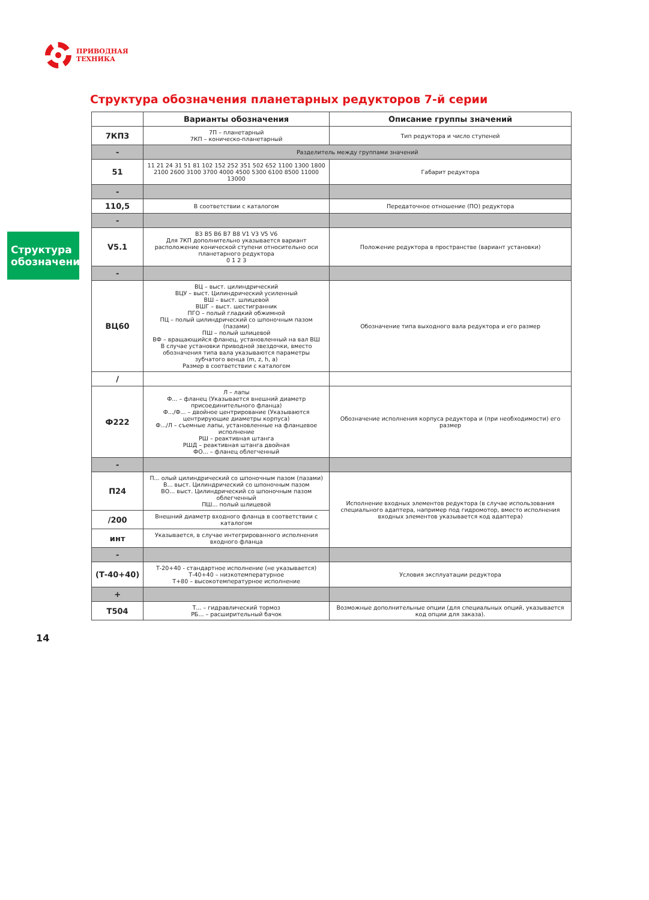ПРИВОДНАЯ
ТЕХНИКА
Структура обозначения планетарных редукторов 7-й серии
Структура обозначения
| | Варианты обозначения | Описание группы значений |
| --- | --- | --- |
| 7КП3 | 7П – планетарный 7КП – коническо-планетарный | Тип редуктора и число ступеней |
| - | Разделитель между группами значений | |
| 51 | 11 21 24 31 51 81 102 152 252 351 502 652 1100 1300 1800 2100 2600 3100 3700 4000 4500 5300 6100 8500 11000 13000 | Габарит редуктора |
| - | | |
| 110,5 | В соответствии с каталогом | Передаточное отношение (ПО) редуктора |
| - | | |
| V5.1 | B3 B5 B6 B7 B8 V1 V3 V5 V6 Для 7КП дополнительно указывается вариант расположение конической ступени относительно оси планетарного редуктора 0 1 2 3 | Положение редуктора в пространстве (вариант установки) |
| - | | |
| ВЦ60 | ВЦ – выст. цилиндрический ВЦУ – выст. Цилиндрический усиленный ВШ – выст. шлицевой ВШГ – выст. шестигранник ПГО – полый гладкий обжимной ПЦ – полый цилиндрический со шпоночным пазом (пазами) ПШ – полый шлицевой ВФ – вращающийся фланец, установленный на вал ВШ В случае установки приводной звездочки, вместо обозначения типа вала указываются параметры зубчатого венца (m, z, h, a) Размер в соответствии с каталогом | Обозначение типа выходного вала редуктора и его размер |
| / | | |
| Ф222 | Л – лапы Ф... – фланец (Указывается внешний диаметр присоединительного фланца) Ф.../Ф... – двойное центрирование (Указываются центрирующие диаметры корпуса) Ф.../Л – съемные лапы, установленные на фланцевое исполнение РШ – реактивная штанга РШД – реактивная штанга двойная ФО... – фланец облегченный | Обозначение исполнения корпуса редуктора и (при необходимости) его размер |
| - | | |
| П24 | П... олый цилиндрический со шпоночным пазом (пазами) В... выст. Цилиндрический со шпоночным пазом ВО... выст. Цилиндрический со шпоночным пазом облегченный ПШ... полый шлицевой | Исполнение входных элементов редуктора (в случае использования специального адаптера, например под гидромотор, вместо исполнения входных элементов указывается код адаптера) |
| /200 | Внешний диаметр входного фланца в соответствии с каталогом | |
| инт | Указывается, в случае интегрированного исполнения входного фланца | |
| - | | |
| (Т-40+40) | Т-20+40 - стандартное исполнение (не указывается) Т-40+40 – низкотемпературное Т+80 – высокотемпературное исполнение | Условия эксплуатации редуктора |
| + | | |
| Т504 | Т... – гидравлический тормоз РБ... – расширительный бачок | Возможные дополнительные опции (для специальных опций, указывается код опции для заказа). |
14